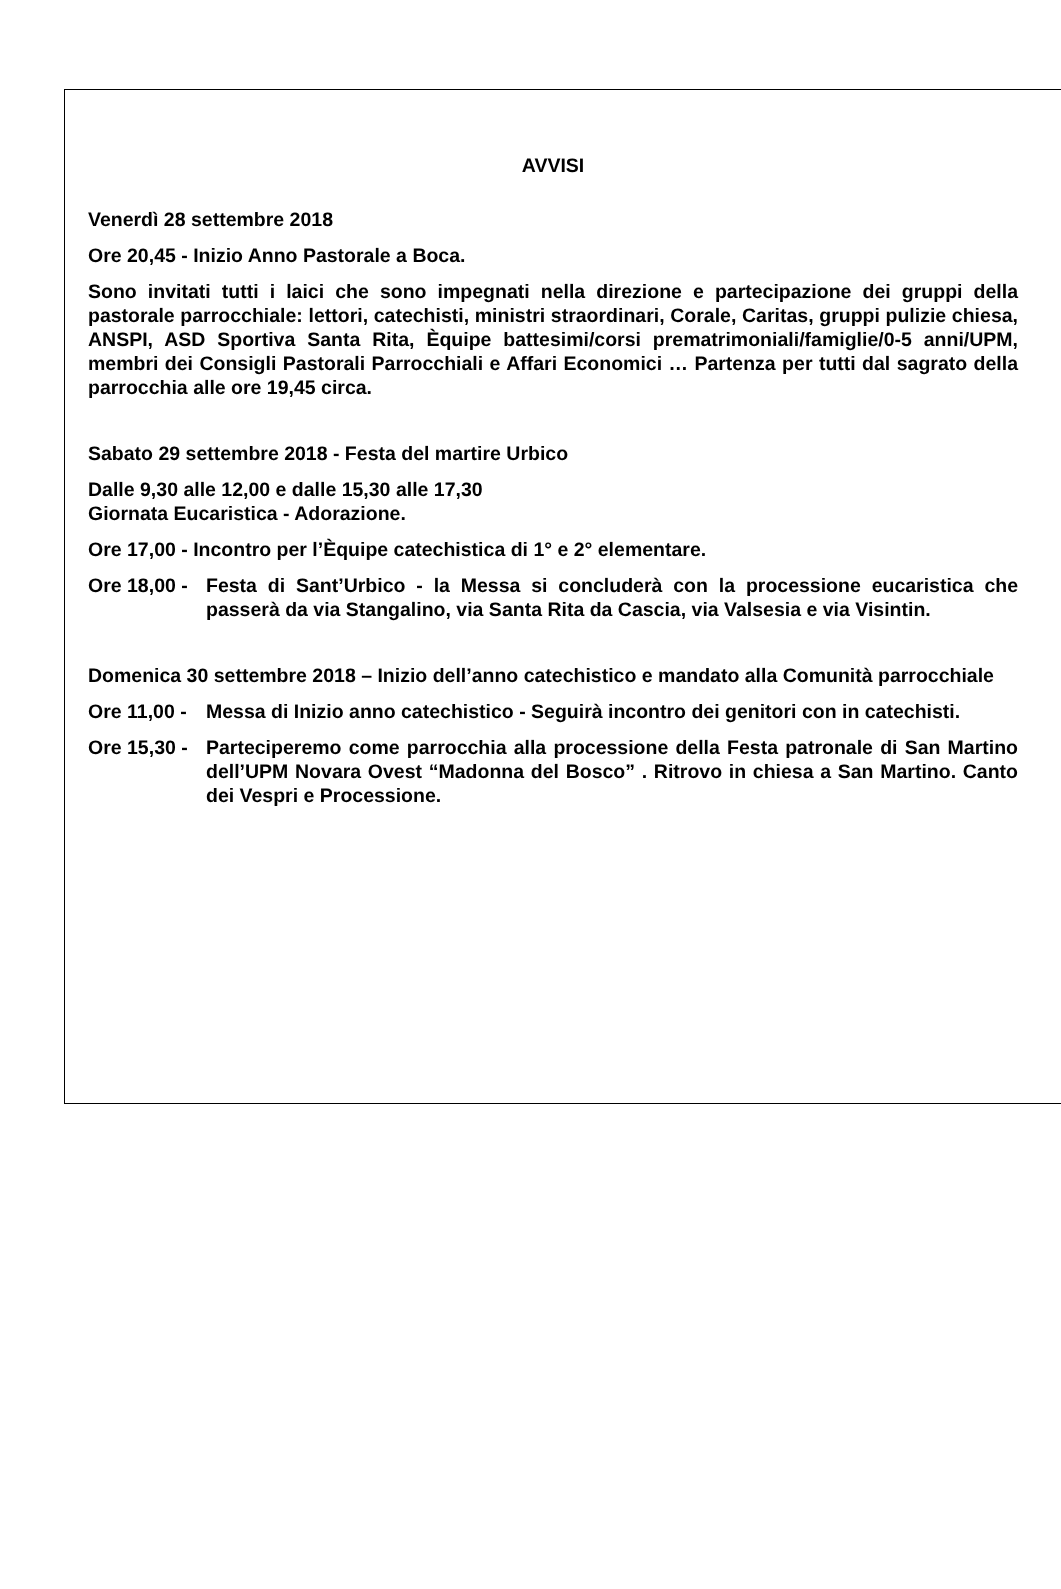AVVISI
Venerdì 28 settembre 2018
Ore 20,45 - Inizio Anno Pastorale a Boca.
Sono invitati tutti i laici che sono impegnati nella direzione e partecipazione dei gruppi della pastorale parrocchiale: lettori, catechisti, ministri straordinari, Corale, Caritas, gruppi pulizie chiesa, ANSPI, ASD Sportiva Santa Rita, Èquipe battesimi/corsi prematrimoniali/famiglie/0-5 anni/UPM, membri dei Consigli Pastorali Parrocchiali e Affari Economici … Partenza per tutti dal sagrato della parrocchia alle ore 19,45 circa.
Sabato 29 settembre 2018 - Festa del martire Urbico
Dalle 9,30 alle 12,00 e dalle 15,30 alle 17,30
Giornata Eucaristica - Adorazione.
Ore 17,00 - Incontro per l’Èquipe catechistica di 1° e 2° elementare.
Ore 18,00 - Festa di Sant’Urbico - la Messa si concluderà con la processione eucaristica che passerà da via Stangalino, via Santa Rita da Cascia, via Valsesia e via Visintin.
Domenica 30 settembre 2018 – Inizio dell’anno catechistico e mandato alla Comunità parrocchiale
Ore 11,00 - Messa di Inizio anno catechistico - Seguirà incontro dei genitori con in catechisti.
Ore 15,30 - Parteciperemo come parrocchia alla processione della Festa patronale di San Martino dell’UPM Novara Ovest “Madonna del Bosco” . Ritrovo in chiesa a San Martino. Canto dei Vespri e Processione.